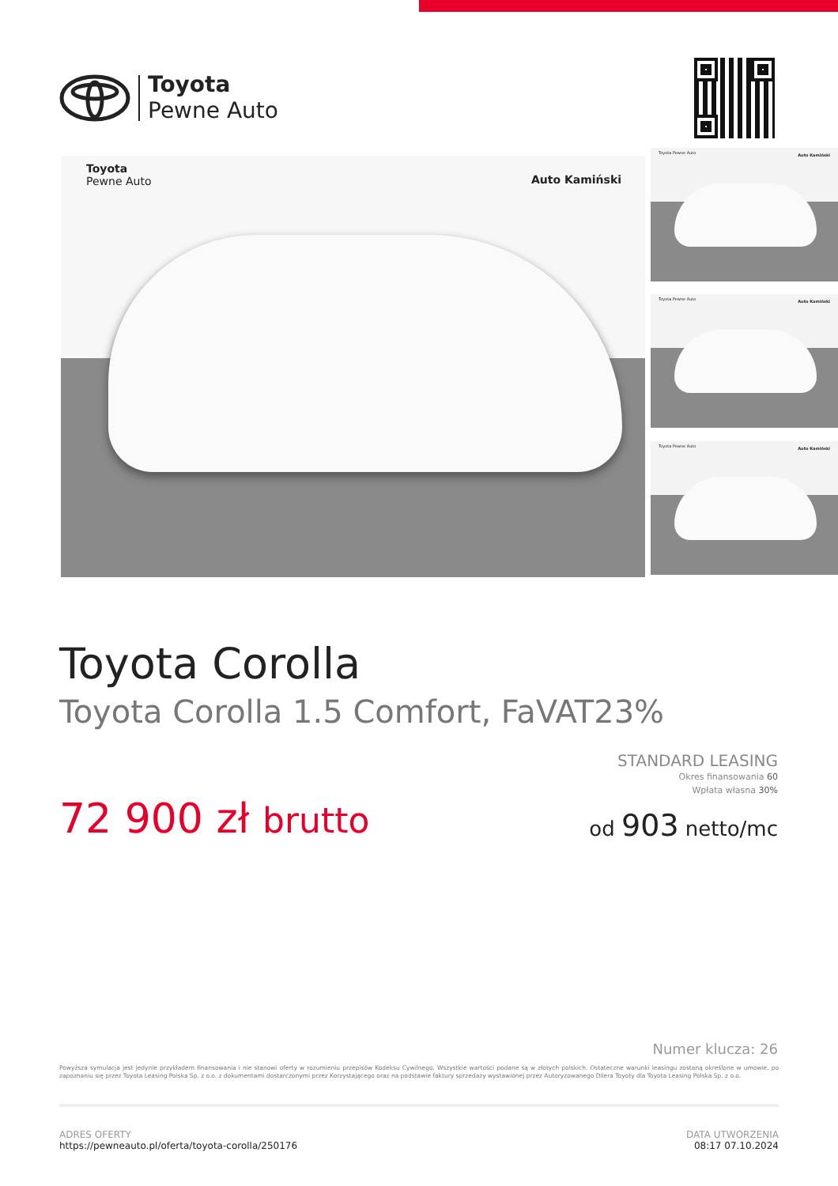Toyota
Pewne Auto
Toyota
Pewne Auto
Auto Kamiński
Toyota Pewne Auto
Auto Kamiński
Toyota Pewne Auto
Auto Kamiński
Toyota Pewne Auto
Auto Kamiński
Toyota Corolla
Toyota Corolla 1.5 Comfort, FaVAT23%
STANDARD LEASING
Okres finansowania 60
Wpłata własna 30%
72 900 zł brutto od 903 netto/mc
Numer klucza: 26
Powyższa symulacja jest jedynie przykładem finansowania i nie stanowi oferty w rozumieniu przepisów Kodeksu Cywilnego. Wszystkie wartości podane są w złotych polskich. Ostateczne warunki leasingu zostaną określone w umowie, po zapoznaniu się przez Toyota Leasing Polska Sp. z o.o. z dokumentami dostarczonymi przez Korzystającego oraz na podstawie faktury sprzedaży wystawionej przez Autoryzowanego Dilera Toyoty dla Toyota Leasing Polska Sp. z o.o.
ADRES OFERTY
https://pewneauto.pl/oferta/toyota-corolla/250176
DATA UTWORZENIA
08:17 07.10.2024